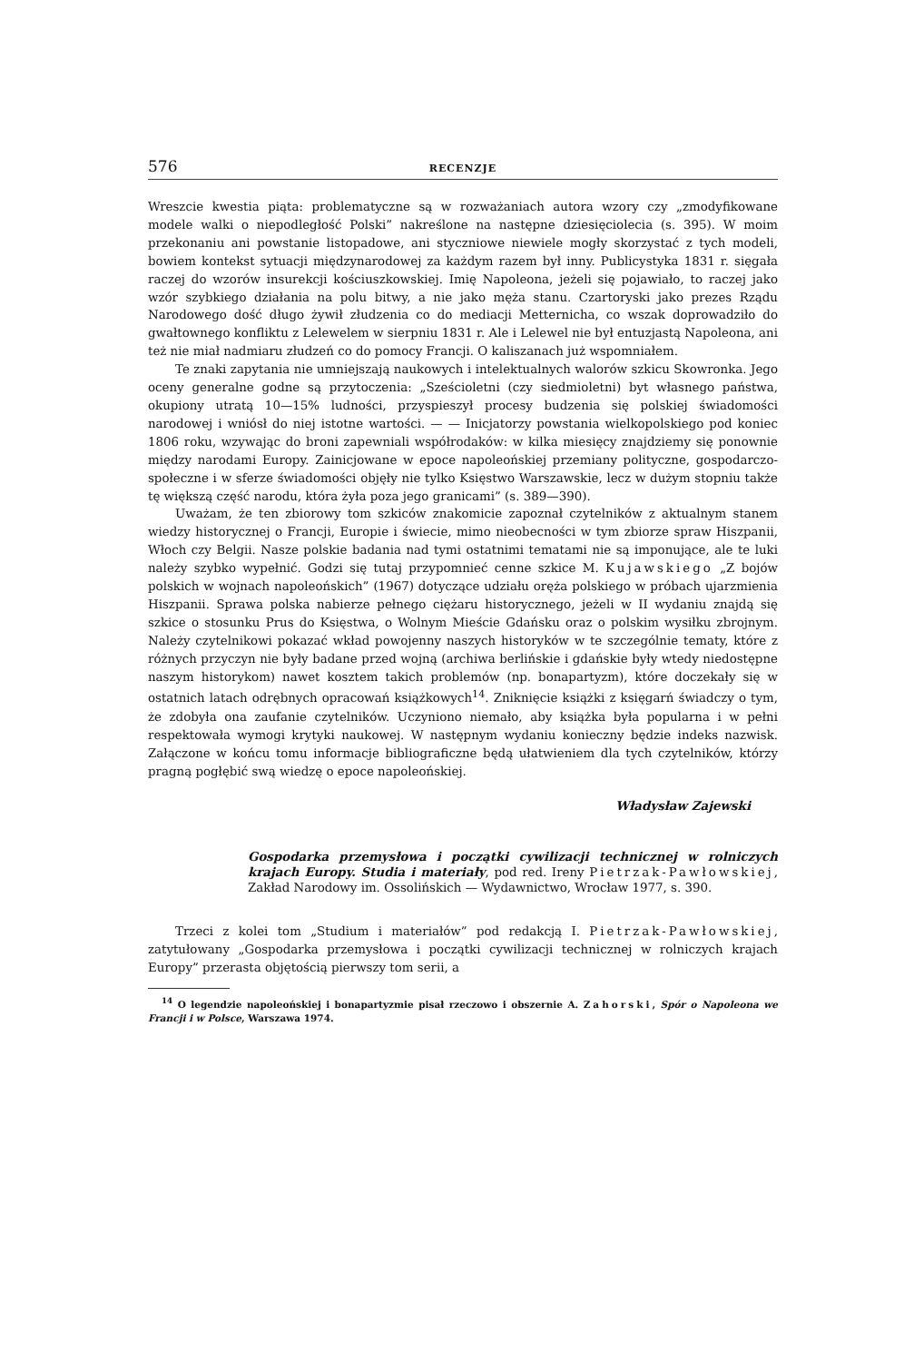576 RECENZJE
Wreszcie kwestia piąta: problematyczne są w rozważaniach autora wzory czy „zmodyfikowane modele walki o niepodległość Polski” nakreślone na następne dziesięciolecia (s. 395). W moim przekonaniu ani powstanie listopadowe, ani styczniowe niewiele mogły skorzystać z tych modeli, bowiem kontekst sytuacji międzynarodowej za każdym razem był inny. Publicystyka 1831 r. sięgała raczej do wzorów insurekcji kościuszkowskiej. Imię Napoleona, jeżeli się pojawiało, to raczej jako wzór szybkiego działania na polu bitwy, a nie jako męża stanu. Czartoryski jako prezes Rządu Narodowego dość długo żywił złudzenia co do mediacji Metternicha, co wszak doprowadziło do gwałtownego konfliktu z Lelewelem w sierpniu 1831 r. Ale i Lelewel nie był entuzjastą Napoleona, ani też nie miał nadmiaru złudzeń co do pomocy Francji. O kaliszanach już wspomniałem.
Te znaki zapytania nie umniejszają naukowych i intelektualnych walorów szkicu Skowronka. Jego oceny generalne godne są przytoczenia: „Sześcioletni (czy siedmioletni) byt własnego państwa, okupiony utratą 10—15% ludności, przyspieszył procesy budzenia się polskiej świadomości narodowej i wniósł do niej istotne wartości. — — Inicjatorzy powstania wielkopolskiego pod koniec 1806 roku, wzywając do broni zapewniali współrodaków: w kilka miesięcy znajdziemy się ponownie między narodami Europy. Zainicjowane w epoce napoleońskiej przemiany polityczne, gospodarczo-społeczne i w sferze świadomości objęły nie tylko Księstwo Warszawskie, lecz w dużym stopniu także tę większą część narodu, która żyła poza jego granicami” (s. 389—390).
Uważam, że ten zbiorowy tom szkiców znakomicie zapoznał czytelników z aktualnym stanem wiedzy historycznej o Francji, Europie i świecie, mimo nieobecności w tym zbiorze spraw Hiszpanii, Włoch czy Belgii. Nasze polskie badania nad tymi ostatnimi tematami nie są imponujące, ale te luki należy szybko wypełnić. Godzi się tutaj przypomnieć cenne szkice M. Kujawskiego „Z bojów polskich w wojnach napoleońskich” (1967) dotyczące udziału oręża polskiego w próbach ujarzmienia Hiszpanii. Sprawa polska nabierze pełnego ciężaru historycznego, jeżeli w II wydaniu znajdą się szkice o stosunku Prus do Księstwa, o Wolnym Mieście Gdańsku oraz o polskim wysiłku zbrojnym. Należy czytelnikowi pokazać wkład powojenny naszych historyków w te szczególnie tematy, które z różnych przyczyn nie były badane przed wojną (archiwa berlińskie i gdańskie były wtedy niedostępne naszym historykom) nawet kosztem takich problemów (np. bonapartyzm), które doczekały się w ostatnich latach odrębnych opracowań książkowych<sup>14</sup>. Zniknięcie książki z księgarń świadczy o tym, że zdobyła ona zaufanie czytelników. Uczyniono niemało, aby książka była popularna i w pełni respektowała wymogi krytyki naukowej. W następnym wydaniu konieczny będzie indeks nazwisk. Załączone w końcu tomu informacje bibliograficzne będą ułatwieniem dla tych czytelników, którzy pragną pogłębić swą wiedzę o epoce napoleońskiej.
Władysław Zajewski
Gospodarka przemysłowa i początki cywilizacji technicznej w rolniczych krajach Europy. Studia i materiały, pod red. Ireny Pietrzak-Pawłowskiej, Zakład Narodowy im. Ossolińskich — Wydawnictwo, Wrocław 1977, s. 390.
Trzeci z kolei tom „Studium i materiałów” pod redakcją I. Pietrzak-Pawłowskiej, zatytułowany „Gospodarka przemysłowa i początki cywilizacji technicznej w rolniczych krajach Europy” przerasta objętością pierwszy tom serii, a
<sup>14</sup> O legendzie napoleońskiej i bonapartyzmie pisał rzeczowo i obszernie A. Zahorski, Spór o Napoleona we Francji i w Polsce, Warszawa 1974.